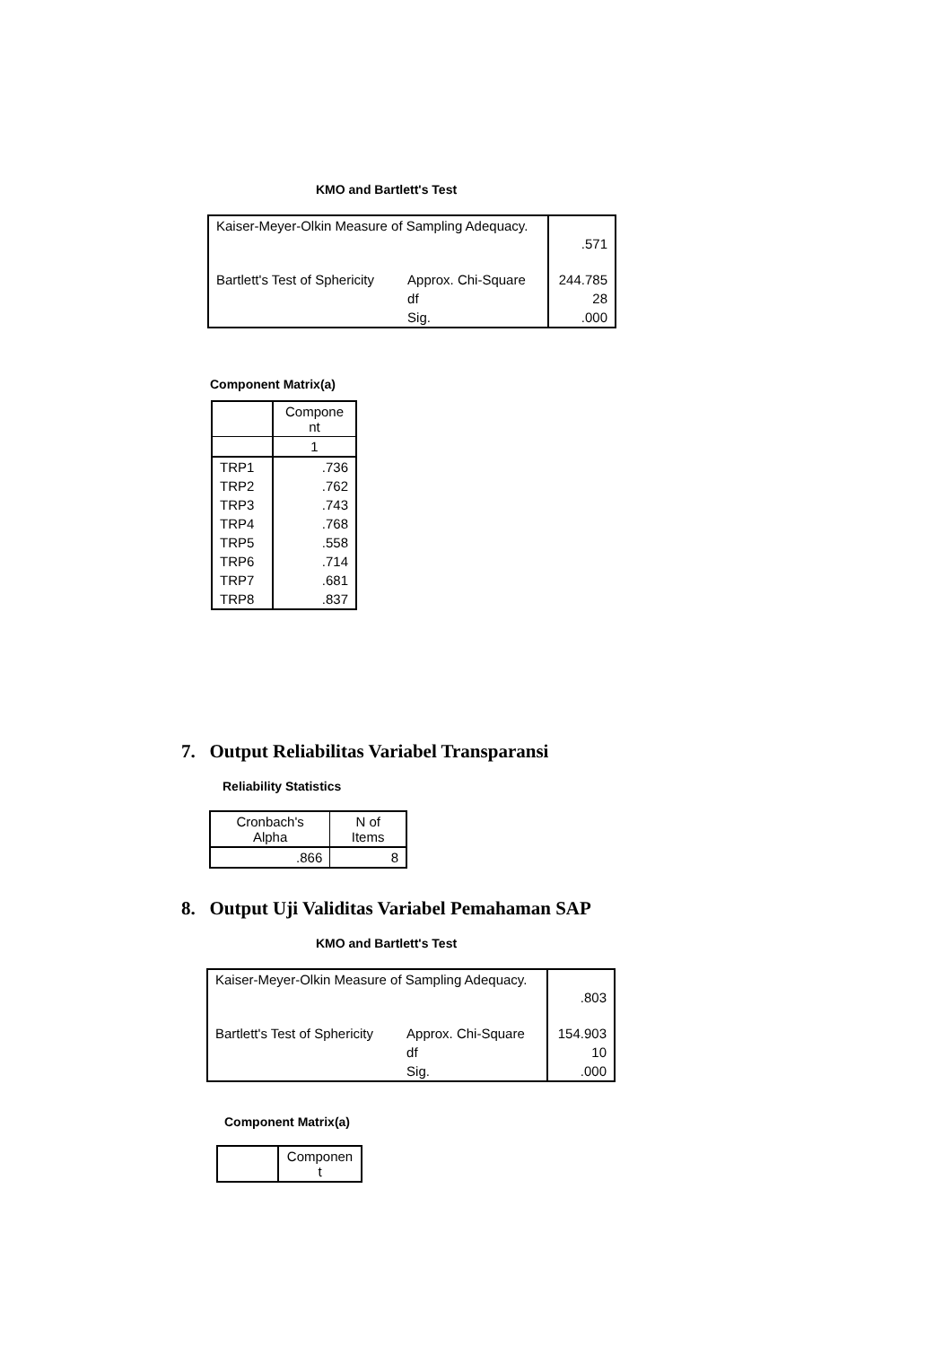KMO and Bartlett's Test
| Kaiser-Meyer-Olkin Measure of Sampling Adequacy. | | .571 |
| Bartlett's Test of Sphericity | Approx. Chi-Square | 244.785 |
| | df | 28 |
| | Sig. | .000 |
Component Matrix(a)
| | Compone nt |
| | 1 |
| TRP1 | .736 |
| TRP2 | .762 |
| TRP3 | .743 |
| TRP4 | .768 |
| TRP5 | .558 |
| TRP6 | .714 |
| TRP7 | .681 |
| TRP8 | .837 |
7. Output Reliabilitas Variabel Transparansi
Reliability Statistics
| Cronbach's Alpha | N of Items |
| .866 | 8 |
8. Output Uji Validitas Variabel Pemahaman SAP
KMO and Bartlett's Test
| Kaiser-Meyer-Olkin Measure of Sampling Adequacy. | | .803 |
| Bartlett's Test of Sphericity | Approx. Chi-Square | 154.903 |
| | df | 10 |
| | Sig. | .000 |
Component Matrix(a)
| | Componen t |